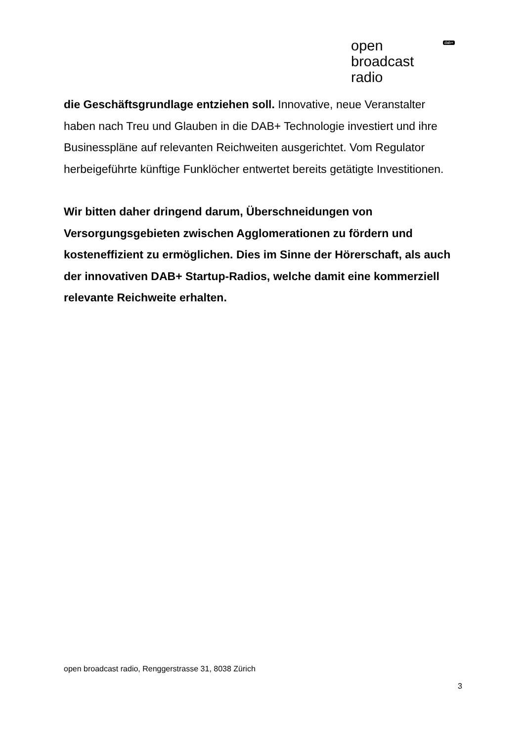open
broadcast
radio
dab+
die Geschäftsgrundlage entziehen soll. Innovative, neue Veranstalter haben nach Treu und Glauben in die DAB+ Technologie investiert und ihre Businesspläne auf relevanten Reichweiten ausgerichtet. Vom Regulator herbeigeführte künftige Funklöcher entwertet bereits getätigte Investitionen.
Wir bitten daher dringend darum, Überschneidungen von Versorgungsgebieten zwischen Agglomerationen zu fördern und kosteneffizient zu ermöglichen. Dies im Sinne der Hörerschaft, als auch der innovativen DAB+ Startup-Radios, welche damit eine kommerziell relevante Reichweite erhalten.
open broadcast radio, Renggerstrasse 31, 8038 Zürich
3